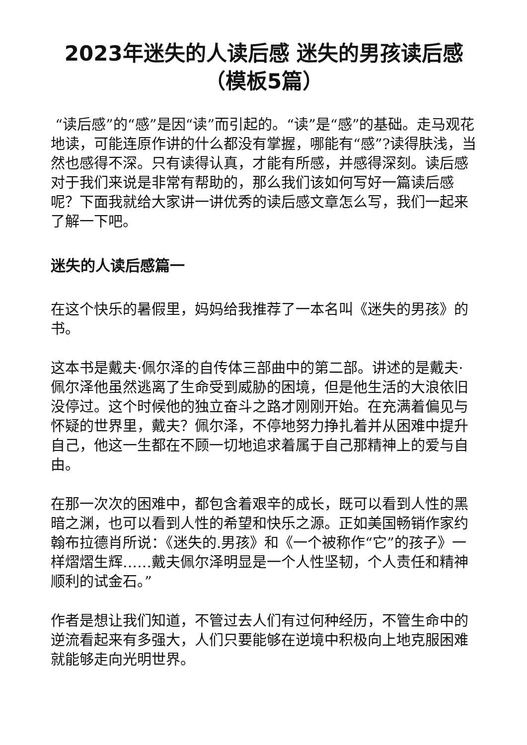2023年迷失的人读后感 迷失的男孩读后感（模板5篇）
“读后感”的“感”是因“读”而引起的。“读”是“感”的基础。走马观花地读，可能连原作讲的什么都没有掌握，哪能有“感”?读得肤浅，当然也感得不深。只有读得认真，才能有所感，并感得深刻。读后感对于我们来说是非常有帮助的，那么我们该如何写好一篇读后感呢？下面我就给大家讲一讲优秀的读后感文章怎么写，我们一起来了解一下吧。
迷失的人读后感篇一
在这个快乐的暑假里，妈妈给我推荐了一本名叫《迷失的男孩》的书。
这本书是戴夫·佩尔泽的自传体三部曲中的第二部。讲述的是戴夫·佩尔泽他虽然逃离了生命受到威胁的困境，但是他生活的大浪依旧没停过。这个时候他的独立奋斗之路才刚刚开始。在充满着偏见与怀疑的世界里，戴夫？佩尔泽，不停地努力挣扎着并从困难中提升自己，他这一生都在不顾一切地追求着属于自己那精神上的爱与自由。
在那一次次的困难中，都包含着艰辛的成长，既可以看到人性的黑暗之渊，也可以看到人性的希望和快乐之源。正如美国畅销作家约翰布拉德肖所说：《迷失的.男孩》和《一个被称作“它”的孩子》一样熠熠生辉……戴夫佩尔泽明显是一个人性坚韧，个人责任和精神顺利的试金石。”
作者是想让我们知道，不管过去人们有过何种经历，不管生命中的逆流看起来有多强大，人们只要能够在逆境中积极向上地克服困难就能够走向光明世界。